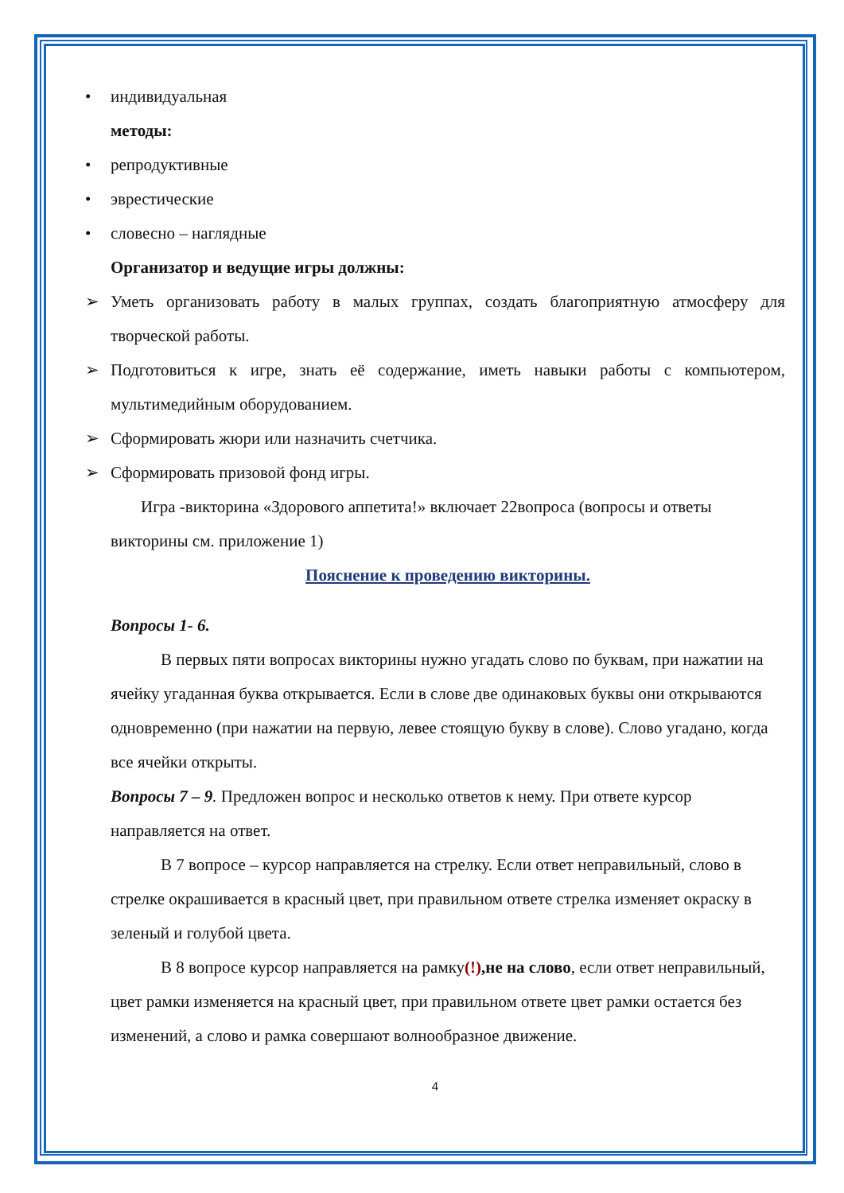• индивидуальная
методы:
• репродуктивные
• эврестические
• словесно – наглядные
Организатор и ведущие игры должны:
➢ Уметь организовать работу в малых группах, создать благоприятную атмосферу для творческой работы.
➢ Подготовиться к игре, знать её содержание, иметь навыки работы с компьютером, мультимедийным оборудованием.
➢ Сформировать жюри или назначить счетчика.
➢ Сформировать призовой фонд игры.
Игра -викторина «Здорового аппетита!» включает 22вопроса (вопросы и ответы викторины см. приложение 1)
Пояснение к проведению викторины.
Вопросы 1- 6.
В первых пяти вопросах викторины нужно угадать слово по буквам, при нажатии на ячейку угаданная буква открывается. Если в слове две одинаковых буквы они открываются одновременно (при нажатии на первую, левее стоящую букву в слове). Слово угадано, когда все ячейки открыты.
Вопросы 7 – 9. Предложен вопрос и несколько ответов к нему. При ответе курсор направляется на ответ.
В 7 вопросе – курсор направляется на стрелку. Если ответ неправильный, слово в стрелке окрашивается в красный цвет, при правильном ответе стрелка изменяет окраску в зеленый и голубой цвета.
В 8 вопросе курсор направляется на рамку(!),не на слово, если ответ неправильный, цвет рамки изменяется на красный цвет, при правильном ответе цвет рамки остается без изменений, а слово и рамка совершают волнообразное движение.
4